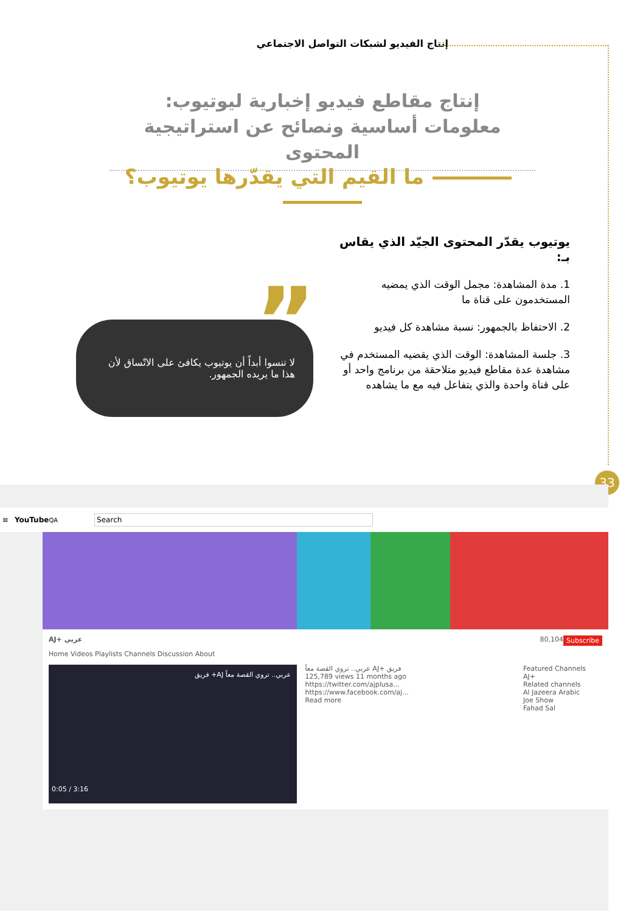إنتاج الفيديو لشبكات التواصل الاجتماعي
إنتاج مقاطع فيديو إخبارية ليوتيوب:
معلومات أساسية ونصائح عن استراتيجية المحتوى
ما القيم التي يقدّرها يوتيوب؟
يوتيوب يقدّر المحتوى الجيّد الذي يقاس بـ:
1. مدة المشاهدة: مجمل الوقت الذي يمضيه المستخدمون على قناة ما
2. الاحتفاظ بالجمهور: نسبة مشاهدة كل فيديو
3. جلسة المشاهدة: الوقت الذي يقضيه المستخدم في مشاهدة عدة مقاطع فيديو متلاحقة من برنامج واحد أو على قناة واحدة والذي يتفاعل فيه مع ما يشاهده
”
لا تنسوا أبداً أن يوتيوب يكافئ على الاتّساق لأن هذا ما يريده الجمهور.
33
≡ YouTube<sup>QA</sup> Search
AJ+ عربي Subscribe 80,104
Home Videos Playlists Channels Discussion About
عربي.. تروي القصة معاً AJ+ فريق
0:05 / 3:16
عربي.. تروي القصة معاً AJ+ فريق
125,789 views 11 months ago
https://twitter.com/ajplusa...
https://www.facebook.com/aj...
Read more
Featured Channels
AJ+
Related channels
Al Jazeera Arabic
Joe Show
Fahad Sal